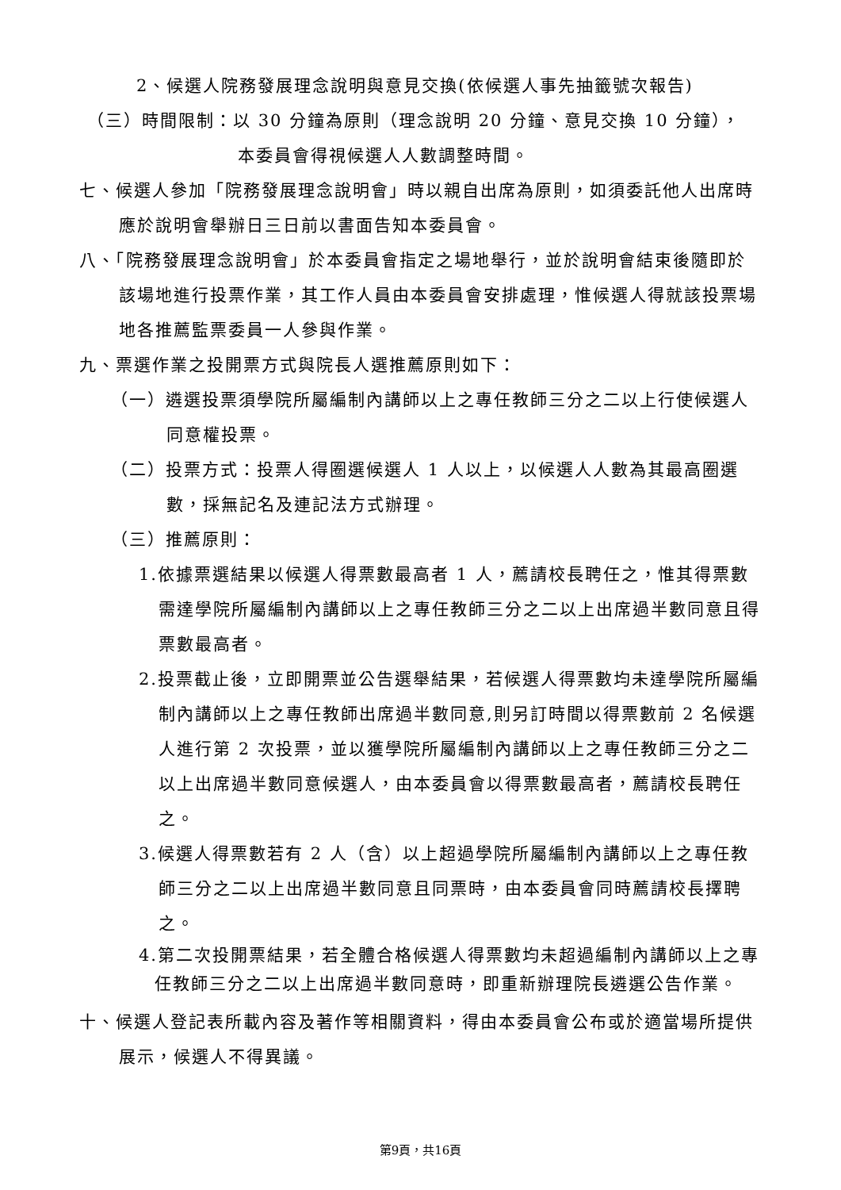2、候選人院務發展理念說明與意見交換(依候選人事先抽籤號次報告)
（三）時間限制：以 30 分鐘為原則（理念說明 20 分鐘、意見交換 10 分鐘），
本委員會得視候選人人數調整時間。
七、候選人參加「院務發展理念說明會」時以親自出席為原則，如須委託他人出席時應於說明會舉辦日三日前以書面告知本委員會。
八、「院務發展理念說明會」於本委員會指定之場地舉行，並於說明會結束後隨即於該場地進行投票作業，其工作人員由本委員會安排處理，惟候選人得就該投票場地各推薦監票委員一人參與作業。
九、票選作業之投開票方式與院長人選推薦原則如下：
（一）遴選投票須學院所屬編制內講師以上之專任教師三分之二以上行使候選人同意權投票。
（二）投票方式：投票人得圈選候選人 1 人以上，以候選人人數為其最高圈選數，採無記名及連記法方式辦理。
（三）推薦原則：
1.依據票選結果以候選人得票數最高者 1 人，薦請校長聘任之，惟其得票數需達學院所屬編制內講師以上之專任教師三分之二以上出席過半數同意且得票數最高者。
2.投票截止後，立即開票並公告選舉結果，若候選人得票數均未達學院所屬編制內講師以上之專任教師出席過半數同意,則另訂時間以得票數前 2 名候選人進行第 2 次投票，並以獲學院所屬編制內講師以上之專任教師三分之二以上出席過半數同意候選人，由本委員會以得票數最高者，薦請校長聘任之。
3.候選人得票數若有 2 人（含）以上超過學院所屬編制內講師以上之專任教師三分之二以上出席過半數同意且同票時，由本委員會同時薦請校長擇聘之。
4.第二次投開票結果，若全體合格候選人得票數均未超過編制內講師以上之專任教師三分之二以上出席過半數同意時，即重新辦理院長遴選公告作業。
十、候選人登記表所載內容及著作等相關資料，得由本委員會公布或於適當場所提供展示，候選人不得異議。
第9頁，共16頁